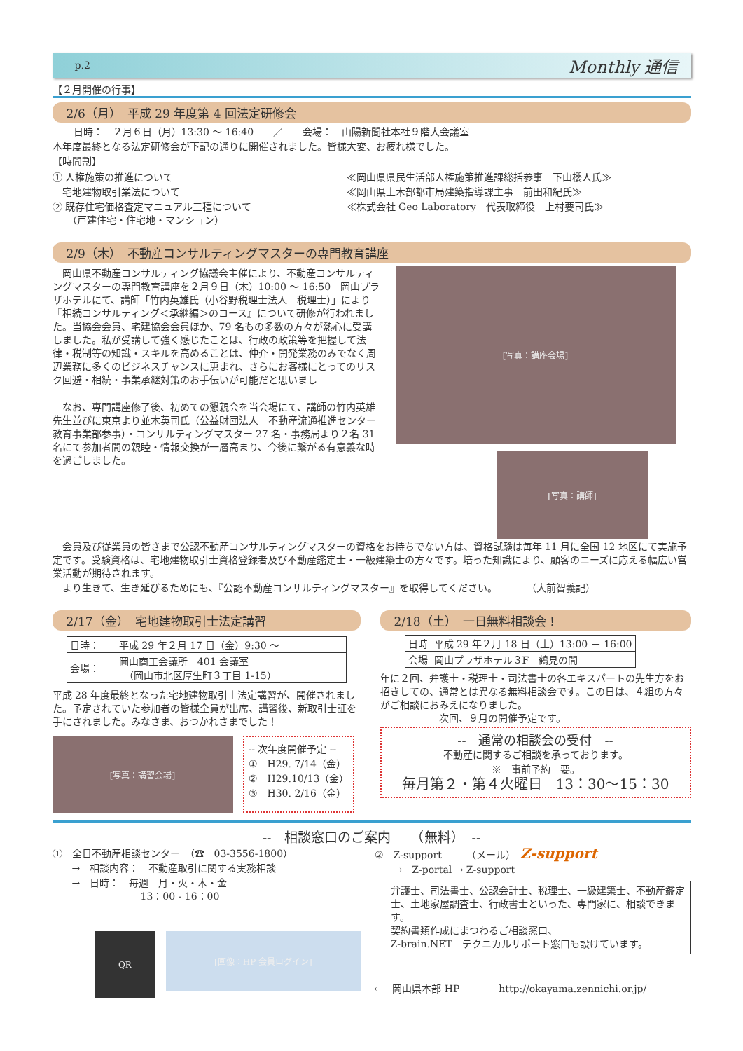p.2 Monthly 通信
【２月開催の行事】
2/6（月）　平成 29 年度第 4 回法定研修会
日時：　２月６日（月）13:30 ～ 16:40　　／　　会場：　山陽新聞社本社９階大会議室
本年度最終となる法定研修会が下記の通りに開催されました。皆様大変、お疲れ様でした。
【時間割】
① 人権施策の推進について
　宅地建物取引業法について
② 既存住宅価格査定マニュアル三種について
　　（戸建住宅・住宅地・マンション）
≪岡山県県民生活部人権施策推進課総括参事　下山櫻人氏≫
≪岡山県土木部都市局建築指導課主事　前田和紀氏≫
≪株式会社 Geo Laboratory　代表取締役　上村要司氏≫
2/9（木）　不動産コンサルティングマスターの専門教育講座
　岡山県不動産コンサルティング協議会主催により、不動産コンサルティングマスターの専門教育講座を２月９日（木）10:00 ～ 16:50　岡山プラザホテルにて、講師「竹内英雄氏（小谷野税理士法人　税理士）」により『相続コンサルティング＜承継編＞のコース』について研修が行われました。当協会会員、宅建協会会員ほか、79 名もの多数の方々が熱心に受講しました。私が受講して強く感じたことは、行政の政策等を把握して法律・税制等の知識・スキルを高めることは、仲介・開発業務のみでなく周辺業務に多くのビジネスチャンスに恵まれ、さらにお客様にとってのリスク回避・相続・事業承継対策のお手伝いが可能だと思いまし
　なお、専門講座修了後、初めての懇親会を当会場にて、講師の竹内英雄先生並びに東京より並木英司氏（公益財団法人　不動産流通推進センター　教育事業部参事）・コンサルティングマスター 27 名・事務局より２名 31 名にて参加者間の親睦・情報交換が一層高まり、今後に繋がる有意義な時を過ごしました。
[写真：講座会場]
[写真：講師]
　会員及び従業員の皆さまで公認不動産コンサルティングマスターの資格をお持ちでない方は、資格試験は毎年 11 月に全国 12 地区にて実施予定です。受験資格は、宅地建物取引士資格登録者及び不動産鑑定士・一級建築士の方々です。培った知識により、顧客のニーズに応える幅広い営業活動が期待されます。
　より生きて、生き延びるためにも、『公認不動産コンサルティングマスター』を取得してください。　　　　（大前智義記）
2/17（金）　宅地建物取引士法定講習
| 日時： | 平成 29 年２月 17 日（金）9:30 ～ |
| 会場： | 岡山商工会議所 401 会議室 （岡山市北区厚生町３丁目 1-15） |
平成 28 年度最終となった宅地建物取引士法定講習が、開催されました。予定されていた参加者の皆様全員が出席、講習後、新取引士証を手にされました。みなさま、おつかれさまでした！
[写真：講習会場]
-- 次年度開催予定 --
①　H29. 7/14（金）
②　H29.10/13（金）
③　H30. 2/16（金）
2/18（土）　一日無料相談会！
| 日時 | 平成 29 年２月 18 日（土）13:00 － 16:00 |
| 会場 | 岡山プラザホテル３F 鶴見の間 |
年に２回、弁護士・税理士・司法書士の各エキスパートの先生方をお招きしての、通常とは異なる無料相談会です。この日は、４組の方々がご相談におみえになりました。
　　　　　　次回、９月の開催予定です。
--　通常の相談会の受付　--
不動産に関するご相談を承っております。
※　事前予約　要。
毎月第２・第４火曜日　13：30～15：30
--　相談窓口のご案内　　（無料）　--
①　全日不動産相談センター　（☎　03-3556-1800）
　　→　相談内容：　不動産取引に関する実務相談
　　→　日時：　毎週　月・火・木・金
　　　　　　　　　13：00 - 16：00
QR
[画像：HP 会員ログイン]
②　Z-support　　　（メール）　Z-support
　　→　Z-portal → Z-support
弁護士、司法書士、公認会計士、税理士、一級建築士、不動産鑑定士、土地家屋調査士、行政書士といった、専門家に、相談できます。
契約書類作成にまつわるご相談窓口、
Z-brain.NET　テクニカルサポート窓口も設けています。
←　岡山県本部 HP　　　　http://okayama.zennichi.or.jp/